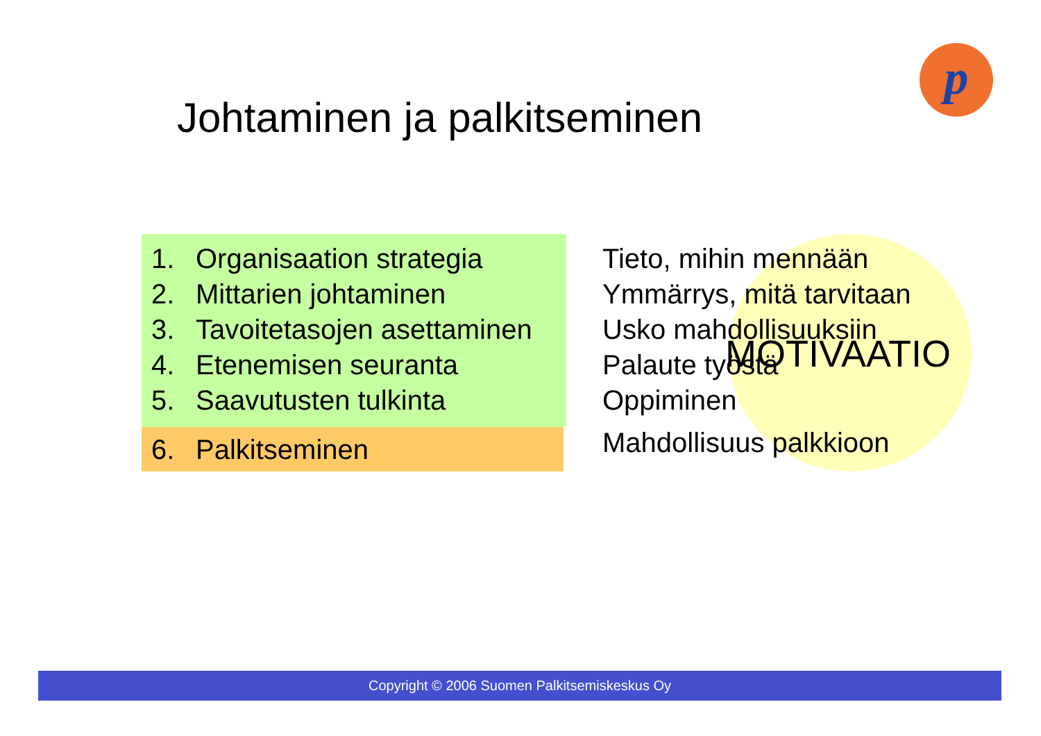p
Johtaminen ja palkitseminen
1. Organisaation strategia
2. Mittarien johtaminen
3. Tavoitetasojen asettaminen
4. Etenemisen seuranta
5. Saavutusten tulkinta
6. Palkitseminen
Tieto, mihin mennään
Ymmärrys, mitä tarvitaan
Usko mahdollisuuksiin
Palaute työstä
Oppiminen
Mahdollisuus palkkioon
MOTIVAATIO
Copyright © 2006 Suomen Palkitsemiskeskus Oy